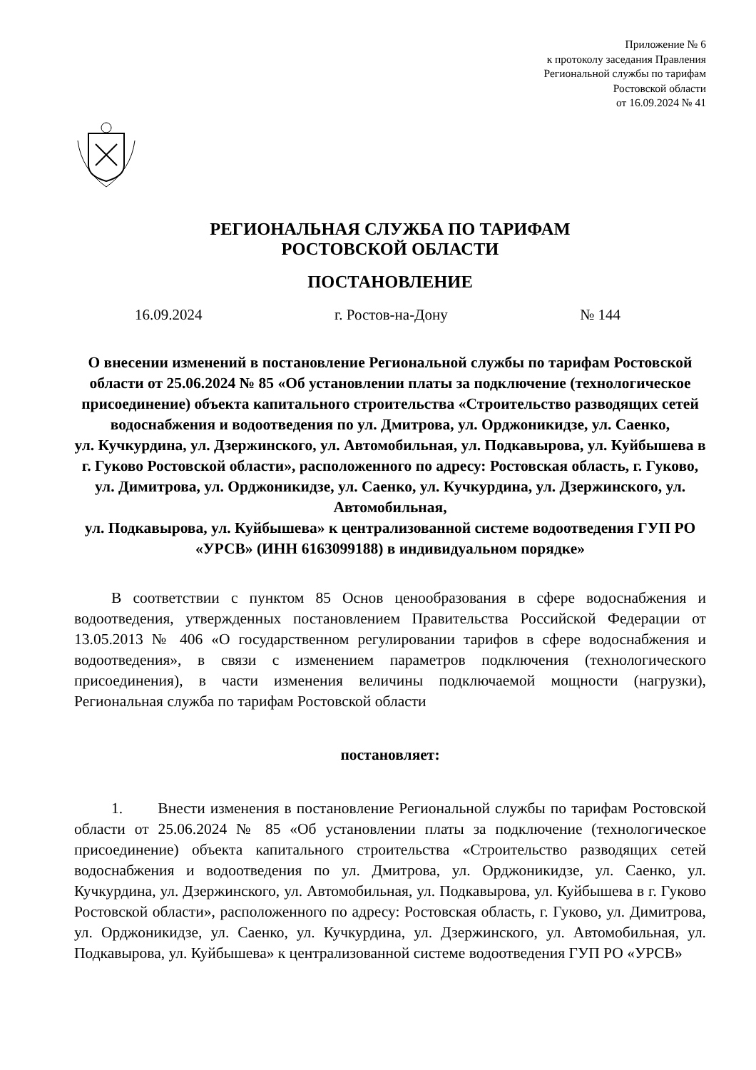Приложение № 6
к протоколу заседания Правления
Региональной службы по тарифам
Ростовской области
от 16.09.2024 № 41
РЕГИОНАЛЬНАЯ СЛУЖБА ПО ТАРИФАМ
РОСТОВСКОЙ ОБЛАСТИ
ПОСТАНОВЛЕНИЕ
16.09.2024 г. Ростов-на-Дону № 144
О внесении изменений в постановление Региональной службы по тарифам Ростовской области от 25.06.2024 № 85 «Об установлении платы за подключение (технологическое присоединение) объекта капитального строительства «Строительство разводящих сетей водоснабжения и водоотведения по ул. Дмитрова, ул. Орджоникидзе, ул. Саенко,
ул. Кучкурдина, ул. Дзержинского, ул. Автомобильная, ул. Подкавырова, ул. Куйбышева в г. Гуково Ростовской области», расположенного по адресу: Ростовская область, г. Гуково, ул. Димитрова, ул. Орджоникидзе, ул. Саенко, ул. Кучкурдина, ул. Дзержинского, ул. Автомобильная,
ул. Подкавырова, ул. Куйбышева» к централизованной системе водоотведения ГУП РО «УРСВ» (ИНН 6163099188) в индивидуальном порядке»
В соответствии с пунктом 85 Основ ценообразования в сфере водоснабжения и водоотведения, утвержденных постановлением Правительства Российской Федерации от 13.05.2013 № 406 «О государственном регулировании тарифов в сфере водоснабжения и водоотведения», в связи с изменением параметров подключения (технологического присоединения), в части изменения величины подключаемой мощности (нагрузки), Региональная служба по тарифам Ростовской области
постановляет:
1. Внести изменения в постановление Региональной службы по тарифам Ростовской области от 25.06.2024 № 85 «Об установлении платы за подключение (технологическое присоединение) объекта капитального строительства «Строительство разводящих сетей водоснабжения и водоотведения по ул. Дмитрова, ул. Орджоникидзе, ул. Саенко, ул. Кучкурдина, ул. Дзержинского, ул. Автомобильная, ул. Подкавырова, ул. Куйбышева в г. Гуково Ростовской области», расположенного по адресу: Ростовская область, г. Гуково, ул. Димитрова, ул. Орджоникидзе, ул. Саенко, ул. Кучкурдина, ул. Дзержинского, ул. Автомобильная, ул. Подкавырова, ул. Куйбышева» к централизованной системе водоотведения ГУП РО «УРСВ»